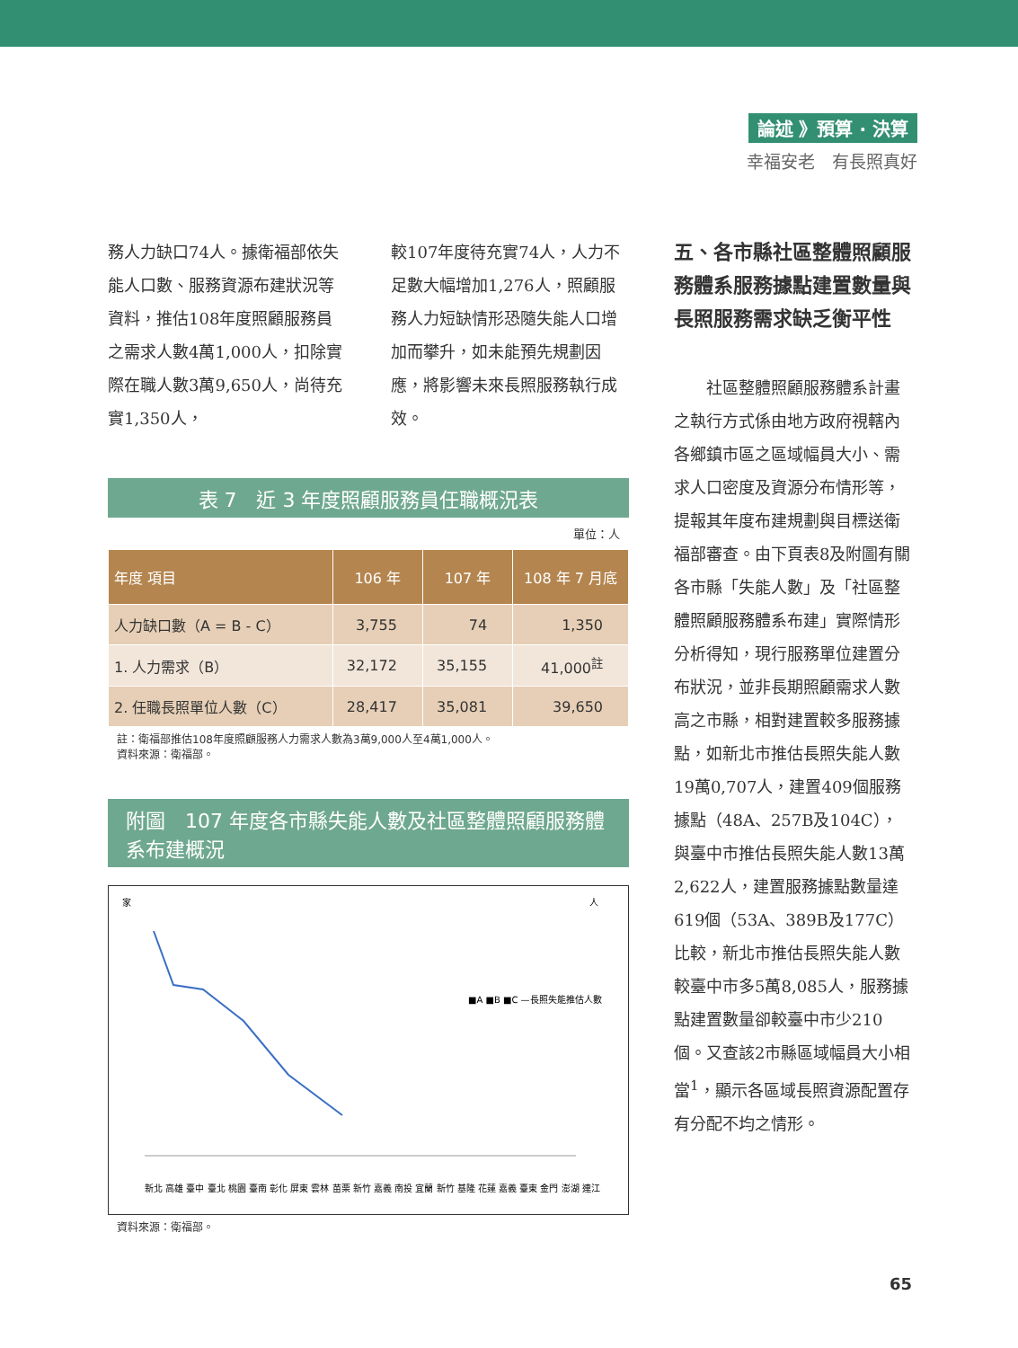論述 》預算 · 決算
幸福安老　有長照真好
務人力缺口74人。據衛福部依失能人口數、服務資源布建狀況等資料，推估108年度照顧服務員之需求人數4萬1,000人，扣除實際在職人數3萬9,650人，尚待充實1,350人，
較107年度待充實74人，人力不足數大幅增加1,276人，照顧服務人力短缺情形恐隨失能人口增加而攀升，如未能預先規劃因應，將影響未來長照服務執行成效。
表 7　近 3 年度照顧服務員任職概況表
單位：人
| 年度 項目 | 106 年 | 107 年 | 108 年 7 月底 |
| --- | --- | --- | --- |
| 人力缺口數（A = B - C） | 3,755 | 74 | 1,350 |
| 1. 人力需求（B） | 32,172 | 35,155 | 41,000<sup>註</sup> |
| 2. 任職長照單位人數（C） | 28,417 | 35,081 | 39,650 |
註：衛福部推估108年度照顧服務人力需求人數為3萬9,000人至4萬1,000人。
資料來源：衛福部。
附圖　107 年度各市縣失能人數及社區整體照顧服務體系布建概況
家
人
■A ■B ■C —長照失能推估人數
新北 高雄 臺中 臺北 桃園 臺南 彰化 屏東 雲林 苗栗 新竹 嘉義 南投 宜蘭 新竹 基隆 花蓮 嘉義 臺東 金門 澎湖 連江
資料來源：衛福部。
五、各市縣社區整體照顧服務體系服務據點建置數量與長照服務需求缺乏衡平性
社區整體照顧服務體系計畫之執行方式係由地方政府視轄內各鄉鎮市區之區域幅員大小、需求人口密度及資源分布情形等，提報其年度布建規劃與目標送衛福部審查。由下頁表8及附圖有關各市縣「失能人數」及「社區整體照顧服務體系布建」實際情形分析得知，現行服務單位建置分布狀況，並非長期照顧需求人數高之市縣，相對建置較多服務據點，如新北市推估長照失能人數19萬0,707人，建置409個服務據點（48A、257B及104C），與臺中市推估長照失能人數13萬2,622人，建置服務據點數量達619個（53A、389B及177C）比較，新北市推估長照失能人數較臺中市多5萬8,085人，服務據點建置數量卻較臺中市少210個。又查該2市縣區域幅員大小相當<sup>1</sup>，顯示各區域長照資源配置存有分配不均之情形。
65